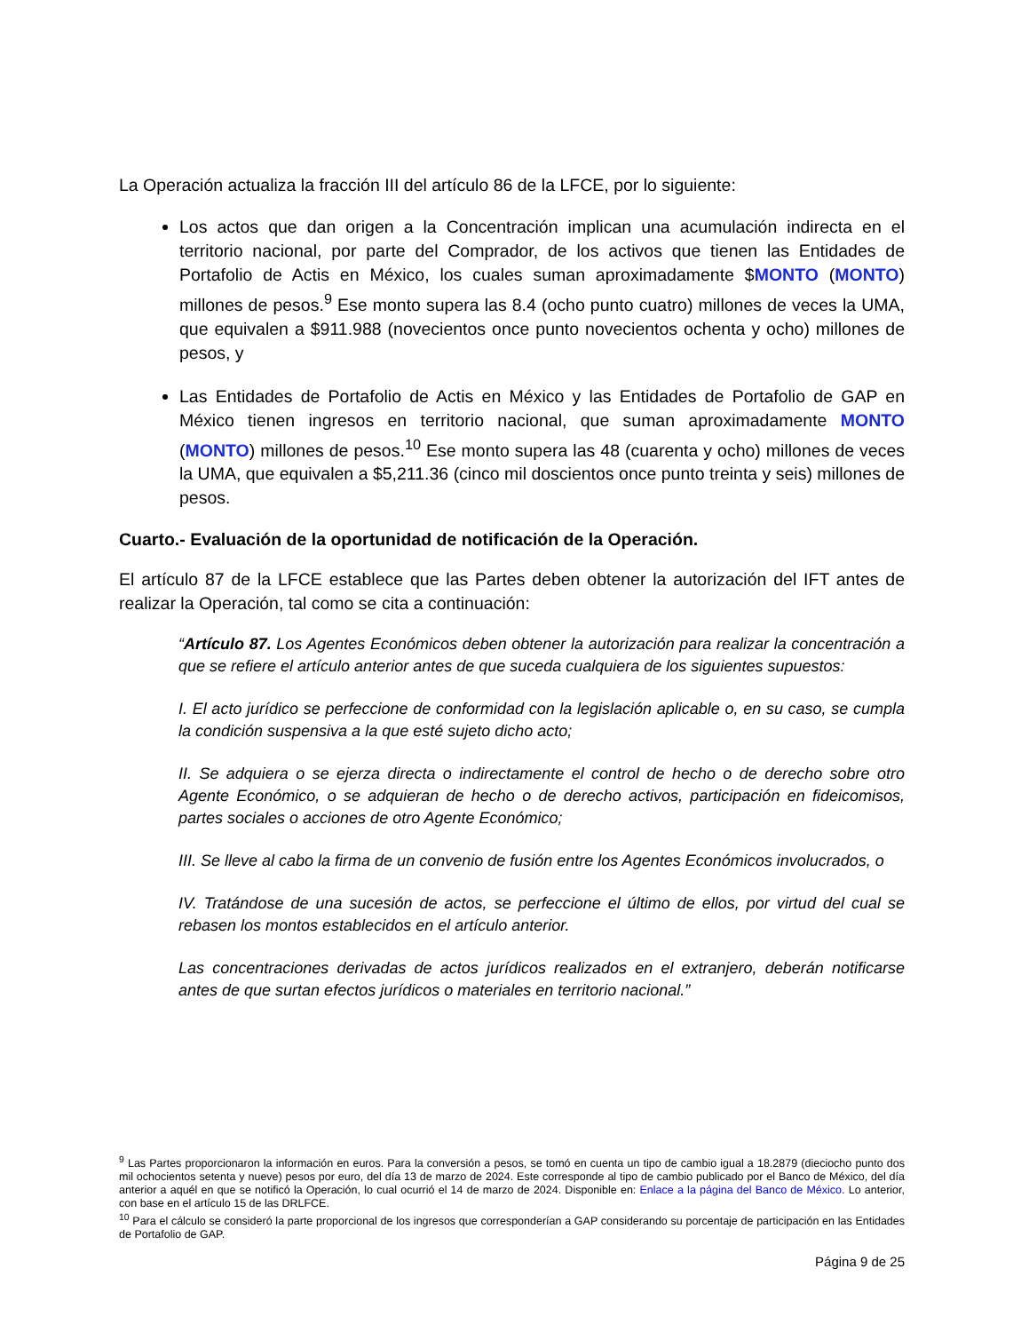La Operación actualiza la fracción III del artículo 86 de la LFCE, por lo siguiente:
Los actos que dan origen a la Concentración implican una acumulación indirecta en el territorio nacional, por parte del Comprador, de los activos que tienen las Entidades de Portafolio de Actis en México, los cuales suman aproximadamente $MONTO (MONTO) millones de pesos.<sup>9</sup> Ese monto supera las 8.4 (ocho punto cuatro) millones de veces la UMA, que equivalen a $911.988 (novecientos once punto novecientos ochenta y ocho) millones de pesos, y
Las Entidades de Portafolio de Actis en México y las Entidades de Portafolio de GAP en México tienen ingresos en territorio nacional, que suman aproximadamente MONTO (MONTO) millones de pesos.<sup>10</sup> Ese monto supera las 48 (cuarenta y ocho) millones de veces la UMA, que equivalen a $5,211.36 (cinco mil doscientos once punto treinta y seis) millones de pesos.
Cuarto.- Evaluación de la oportunidad de notificación de la Operación.
El artículo 87 de la LFCE establece que las Partes deben obtener la autorización del IFT antes de realizar la Operación, tal como se cita a continuación:
“Artículo 87. Los Agentes Económicos deben obtener la autorización para realizar la concentración a que se refiere el artículo anterior antes de que suceda cualquiera de los siguientes supuestos:
I. El acto jurídico se perfeccione de conformidad con la legislación aplicable o, en su caso, se cumpla la condición suspensiva a la que esté sujeto dicho acto;
II. Se adquiera o se ejerza directa o indirectamente el control de hecho o de derecho sobre otro Agente Económico, o se adquieran de hecho o de derecho activos, participación en fideicomisos, partes sociales o acciones de otro Agente Económico;
III. Se lleve al cabo la firma de un convenio de fusión entre los Agentes Económicos involucrados, o
IV. Tratándose de una sucesión de actos, se perfeccione el último de ellos, por virtud del cual se rebasen los montos establecidos en el artículo anterior.
Las concentraciones derivadas de actos jurídicos realizados en el extranjero, deberán notificarse antes de que surtan efectos jurídicos o materiales en territorio nacional.”
<sup>9</sup> Las Partes proporcionaron la información en euros. Para la conversión a pesos, se tomó en cuenta un tipo de cambio igual a 18.2879 (dieciocho punto dos mil ochocientos setenta y nueve) pesos por euro, del día 13 de marzo de 2024. Este corresponde al tipo de cambio publicado por el Banco de México, del día anterior a aquél en que se notificó la Operación, lo cual ocurrió el 14 de marzo de 2024. Disponible en: Enlace a la página del Banco de México. Lo anterior, con base en el artículo 15 de las DRLFCE.
<sup>10</sup> Para el cálculo se consideró la parte proporcional de los ingresos que corresponderían a GAP considerando su porcentaje de participación en las Entidades de Portafolio de GAP.
Página 9 de 25